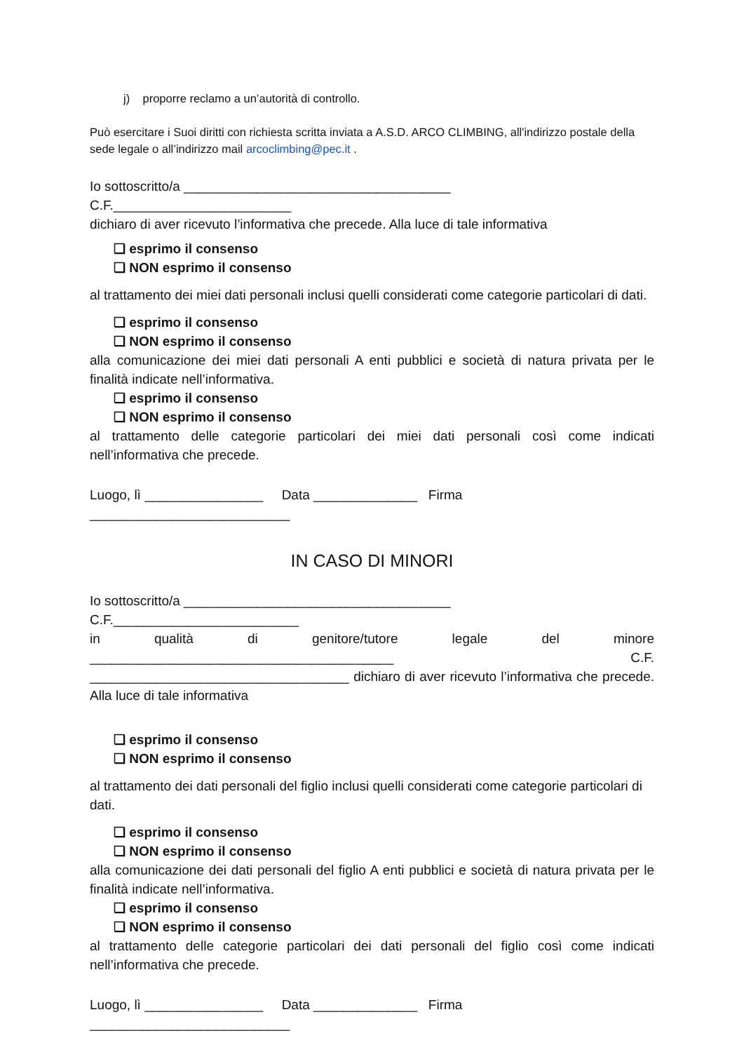j) proporre reclamo a un’autorità di controllo.
Può esercitare i Suoi diritti con richiesta scritta inviata a A.S.D. ARCO CLIMBING, all'indirizzo postale della sede legale o all’indirizzo mail arcoclimbing@pec.it .
Io sottoscritto/a ____________________________________ C.F.________________________
dichiaro di aver ricevuto l’informativa che precede. Alla luce di tale informativa
❏ esprimo il consenso
❏ NON esprimo il consenso
al trattamento dei miei dati personali inclusi quelli considerati come categorie particolari di dati.
❏ esprimo il consenso
❏ NON esprimo il consenso
alla comunicazione dei miei dati personali A enti pubblici e società di natura privata per le finalità indicate nell’informativa.
❏ esprimo il consenso
❏ NON esprimo il consenso
al trattamento delle categorie particolari dei miei dati personali così come indicati nell’informativa che precede.
Luogo, lì ________________ Data ______________ Firma ___________________________
IN CASO DI MINORI
Io sottoscritto/a ____________________________________ C.F._________________________
in qualità di genitore/tutore legale del minore _________________________________________ C.F. ___________________________________ dichiaro di aver ricevuto l’informativa che precede. Alla luce di tale informativa
❏ esprimo il consenso
❏ NON esprimo il consenso
al trattamento dei dati personali del figlio inclusi quelli considerati come categorie particolari di dati.
❏ esprimo il consenso
❏ NON esprimo il consenso
alla comunicazione dei dati personali del figlio A enti pubblici e società di natura privata per le finalità indicate nell’informativa.
❏ esprimo il consenso
❏ NON esprimo il consenso
al trattamento delle categorie particolari dei dati personali del figlio così come indicati nell’informativa che precede.
Luogo, lì ________________ Data ______________ Firma ___________________________